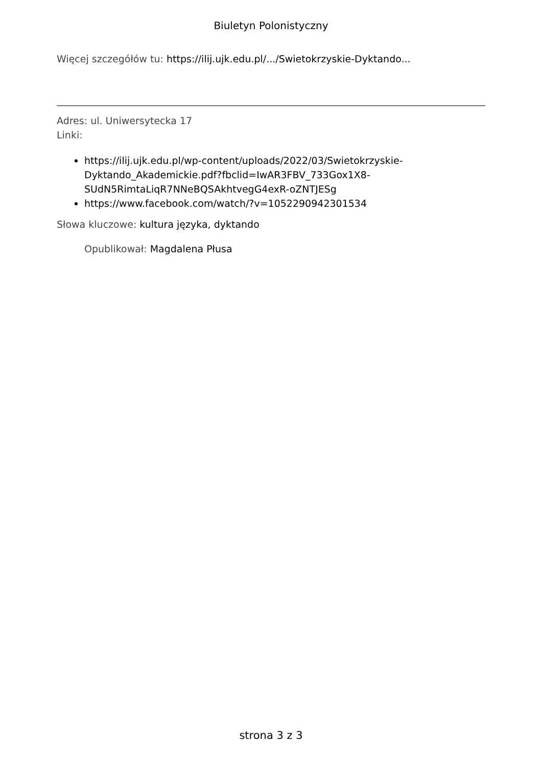Biuletyn Polonistyczny
Więcej szczegółów tu: https://ilij.ujk.edu.pl/.../Swietokrzyskie-Dyktando...
Adres: ul. Uniwersytecka 17
Linki:
https://ilij.ujk.edu.pl/wp-content/uploads/2022/03/Swietokrzyskie-Dyktando_Akademickie.pdf?fbclid=IwAR3FBV_733Gox1X8-SUdN5RimtaLiqR7NNeBQSAkhtvegG4exR-oZNTJESg
https://www.facebook.com/watch/?v=1052290942301534
Słowa kluczowe: kultura języka, dyktando
Opublikował: Magdalena Płusa
strona 3 z 3